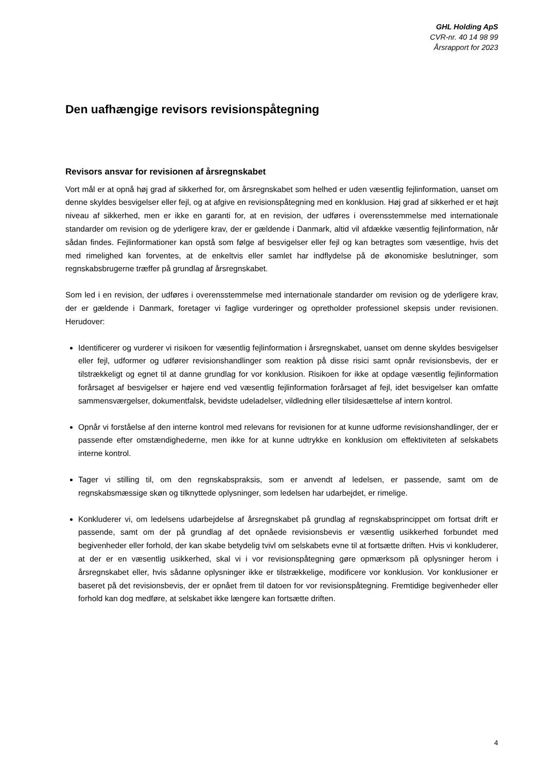GHL Holding ApS
CVR-nr. 40 14 98 99
Årsrapport for 2023
Den uafhængige revisors revisionspåtegning
Revisors ansvar for revisionen af årsregnskabet
Vort mål er at opnå høj grad af sikkerhed for, om årsregnskabet som helhed er uden væsentlig fejlinformation, uanset om denne skyldes besvigelser eller fejl, og at afgive en revisionspåtegning med en konklusion. Høj grad af sikkerhed er et højt niveau af sikkerhed, men er ikke en garanti for, at en revision, der udføres i overensstemmelse med internationale standarder om revision og de yderligere krav, der er gældende i Danmark, altid vil afdække væsentlig fejlinformation, når sådan findes. Fejlinformationer kan opstå som følge af besvigelser eller fejl og kan betragtes som væsentlige, hvis det med rimelighed kan forventes, at de enkeltvis eller samlet har indflydelse på de økonomiske beslutninger, som regnskabsbrugerne træffer på grundlag af årsregnskabet.
Som led i en revision, der udføres i overensstemmelse med internationale standarder om revision og de yderligere krav, der er gældende i Danmark, foretager vi faglige vurderinger og opretholder professionel skepsis under revisionen. Herudover:
Identificerer og vurderer vi risikoen for væsentlig fejlinformation i årsregnskabet, uanset om denne skyldes besvigelser eller fejl, udformer og udfører revisionshandlinger som reaktion på disse risici samt opnår revisionsbevis, der er tilstrækkeligt og egnet til at danne grundlag for vor konklusion. Risikoen for ikke at opdage væsentlig fejlinformation forårsaget af besvigelser er højere end ved væsentlig fejlinformation forårsaget af fejl, idet besvigelser kan omfatte sammensværgelser, dokumentfalsk, bevidste udeladelser, vildledning eller tilsidesættelse af intern kontrol.
Opnår vi forståelse af den interne kontrol med relevans for revisionen for at kunne udforme revisionshandlinger, der er passende efter omstændighederne, men ikke for at kunne udtrykke en konklusion om effektiviteten af selskabets interne kontrol.
Tager vi stilling til, om den regnskabspraksis, som er anvendt af ledelsen, er passende, samt om de regnskabsmæssige skøn og tilknyttede oplysninger, som ledelsen har udarbejdet, er rimelige.
Konkluderer vi, om ledelsens udarbejdelse af årsregnskabet på grundlag af regnskabsprincippet om fortsat drift er passende, samt om der på grundlag af det opnåede revisionsbevis er væsentlig usikkerhed forbundet med begivenheder eller forhold, der kan skabe betydelig tvivl om selskabets evne til at fortsætte driften. Hvis vi konkluderer, at der er en væsentlig usikkerhed, skal vi i vor revisionspåtegning gøre opmærksom på oplysninger herom i årsregnskabet eller, hvis sådanne oplysninger ikke er tilstrækkelige, modificere vor konklusion. Vor konklusioner er baseret på det revisionsbevis, der er opnået frem til datoen for vor revisionspåtegning. Fremtidige begivenheder eller forhold kan dog medføre, at selskabet ikke længere kan fortsætte driften.
4